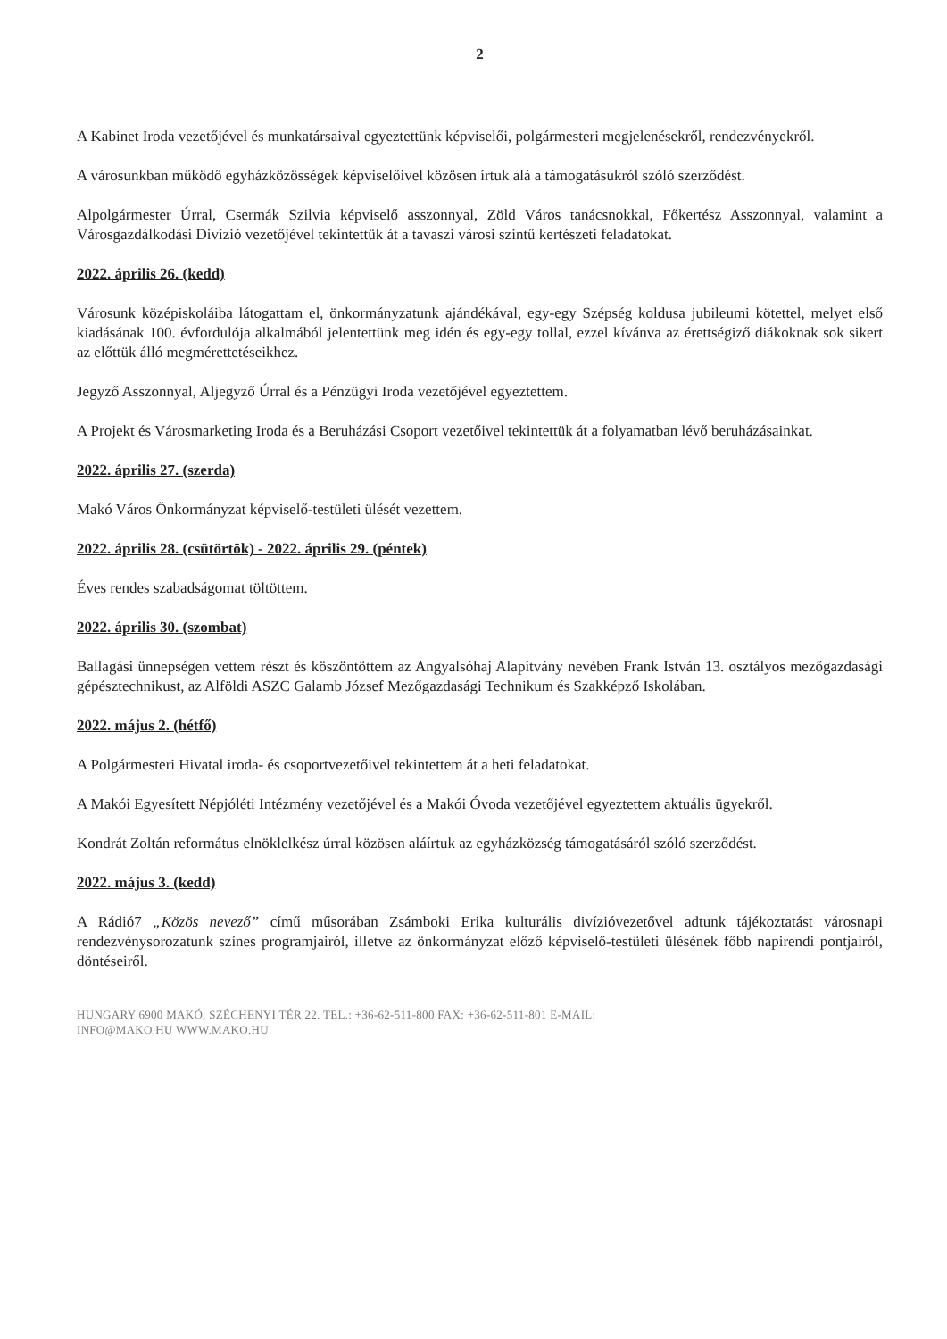2
A Kabinet Iroda vezetőjével és munkatársaival egyeztettünk képviselői, polgármesteri megjelenésekről, rendezvényekről.
A városunkban működő egyházközösségek képviselőivel közösen írtuk alá a támogatásukról szóló szerződést.
Alpolgármester Úrral, Csermák Szilvia képviselő asszonnyal, Zöld Város tanácsnokkal, Főkertész Asszonnyal, valamint a Városgazdálkodási Divízió vezetőjével tekintettük át a tavaszi városi szintű kertészeti feladatokat.
2022. április 26. (kedd)
Városunk középiskoláiba látogattam el, önkormányzatunk ajándékával, egy-egy Szépség koldusa jubileumi kötettel, melyet első kiadásának 100. évfordulója alkalmából jelentettünk meg idén és egy-egy tollal, ezzel kívánva az érettségiző diákoknak sok sikert az előttük álló megmérettetéseikhez.
Jegyző Asszonnyal, Aljegyző Úrral és a Pénzügyi Iroda vezetőjével egyeztettem.
A Projekt és Városmarketing Iroda és a Beruházási Csoport vezetőivel tekintettük át a folyamatban lévő beruházásainkat.
2022. április 27. (szerda)
Makó Város Önkormányzat képviselő-testületi ülését vezettem.
2022. április 28. (csütörtök) - 2022. április 29. (péntek)
Éves rendes szabadságomat töltöttem.
2022. április 30. (szombat)
Ballagási ünnepségen vettem részt és köszöntöttem az Angyalsóhaj Alapítvány nevében Frank István 13. osztályos mezőgazdasági gépésztechnikust, az Alföldi ASZC Galamb József Mezőgazdasági Technikum és Szakképző Iskolában.
2022. május 2. (hétfő)
A Polgármesteri Hivatal iroda- és csoportvezetőivel tekintettem át a heti feladatokat.
A Makói Egyesített Népjóléti Intézmény vezetőjével és a Makói Óvoda vezetőjével egyeztettem aktuális ügyekről.
Kondrát Zoltán református elnöklelkész úrral közösen aláírtuk az egyházközség támogatásáról szóló szerződést.
2022. május 3. (kedd)
A Rádió7 „Közös nevező” című műsorában Zsámboki Erika kulturális divízióvezetővel adtunk tájékoztatást városnapi rendezvénysorozatunk színes programjairól, illetve az önkormányzat előző képviselő-testületi ülésének főbb napirendi pontjairól, döntéseiről.
HUNGARY 6900 MAKÓ, SZÉCHENYI TÉR 22. TEL.: +36-62-511-800 FAX: +36-62-511-801 E-MAIL:
INFO@MAKO.HU WWW.MAKO.HU